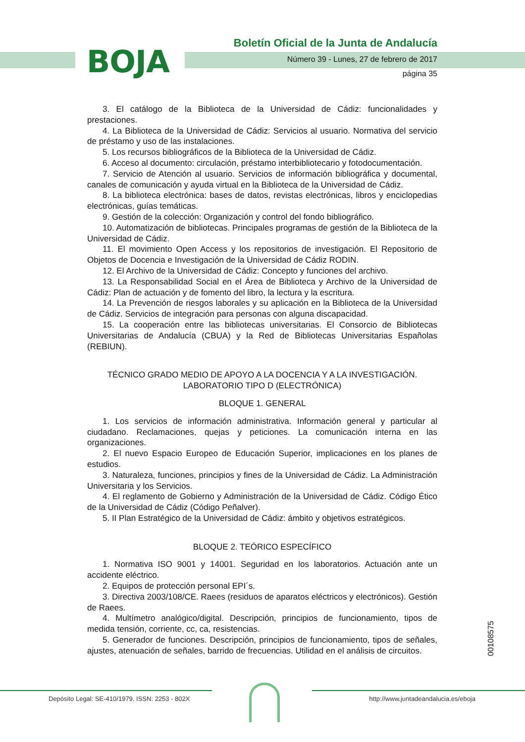BOJA
Boletín Oficial de la Junta de Andalucía
Número 39 - Lunes, 27 de febrero de 2017
página 35
3. El catálogo de la Biblioteca de la Universidad de Cádiz: funcionalidades y prestaciones.
4. La Biblioteca de la Universidad de Cádiz: Servicios al usuario. Normativa del servicio de préstamo y uso de las instalaciones.
5. Los recursos bibliográficos de la Biblioteca de la Universidad de Cádiz.
6. Acceso al documento: circulación, préstamo interbibliotecario y fotodocumentación.
7. Servicio de Atención al usuario. Servicios de información bibliográfica y documental, canales de comunicación y ayuda virtual en la Biblioteca de la Universidad de Cádiz.
8. La biblioteca electrónica: bases de datos, revistas electrónicas, libros y enciclopedias electrónicas, guías temáticas.
9. Gestión de la colección: Organización y control del fondo bibliográfico.
10. Automatización de bibliotecas. Principales programas de gestión de la Biblioteca de la Universidad de Cádiz.
11. El movimiento Open Access y los repositorios de investigación. El Repositorio de Objetos de Docencia e Investigación de la Universidad de Cádiz RODIN.
12. El Archivo de la Universidad de Cádiz: Concepto y funciones del archivo.
13. La Responsabilidad Social en el Área de Biblioteca y Archivo de la Universidad de Cádiz: Plan de actuación y de fomento del libro, la lectura y la escritura.
14. La Prevención de riesgos laborales y su aplicación en la Biblioteca de la Universidad de Cádiz. Servicios de integración para personas con alguna discapacidad.
15. La cooperación entre las bibliotecas universitarias. El Consorcio de Bibliotecas Universitarias de Andalucía (CBUA) y la Red de Bibliotecas Universitarias Españolas (REBIUN).
TÉCNICO GRADO MEDIO DE APOYO A LA DOCENCIA Y A LA INVESTIGACIÓN. LABORATORIO TIPO D (ELECTRÓNICA)
BLOQUE 1. GENERAL
1. Los servicios de información administrativa. Información general y particular al ciudadano. Reclamaciones, quejas y peticiones. La comunicación interna en las organizaciones.
2. El nuevo Espacio Europeo de Educación Superior, implicaciones en los planes de estudios.
3. Naturaleza, funciones, principios y fines de la Universidad de Cádiz. La Administración Universitaria y los Servicios.
4. El reglamento de Gobierno y Administración de la Universidad de Cádiz. Código Ético de la Universidad de Cádiz (Código Peñalver).
5. II Plan Estratégico de la Universidad de Cádiz: ámbito y objetivos estratégicos.
BLOQUE 2. TEÓRICO ESPECÍFICO
1. Normativa ISO 9001 y 14001. Seguridad en los laboratorios. Actuación ante un accidente eléctrico.
2. Equipos de protección personal EPI´s.
3. Directiva 2003/108/CE. Raees (residuos de aparatos eléctricos y electrónicos). Gestión de Raees.
4. Multímetro analógico/digital. Descripción, principios de funcionamiento, tipos de medida tensión, corriente, cc, ca, resistencias.
5. Generador de funciones. Descripción, principios de funcionamiento, tipos de señales, ajustes, atenuación de señales, barrido de frecuencias. Utilidad en el análisis de circuitos.
00108575
Depósito Legal: SE-410/1979. ISSN: 2253 - 802X http://www.juntadeandalucia.es/eboja